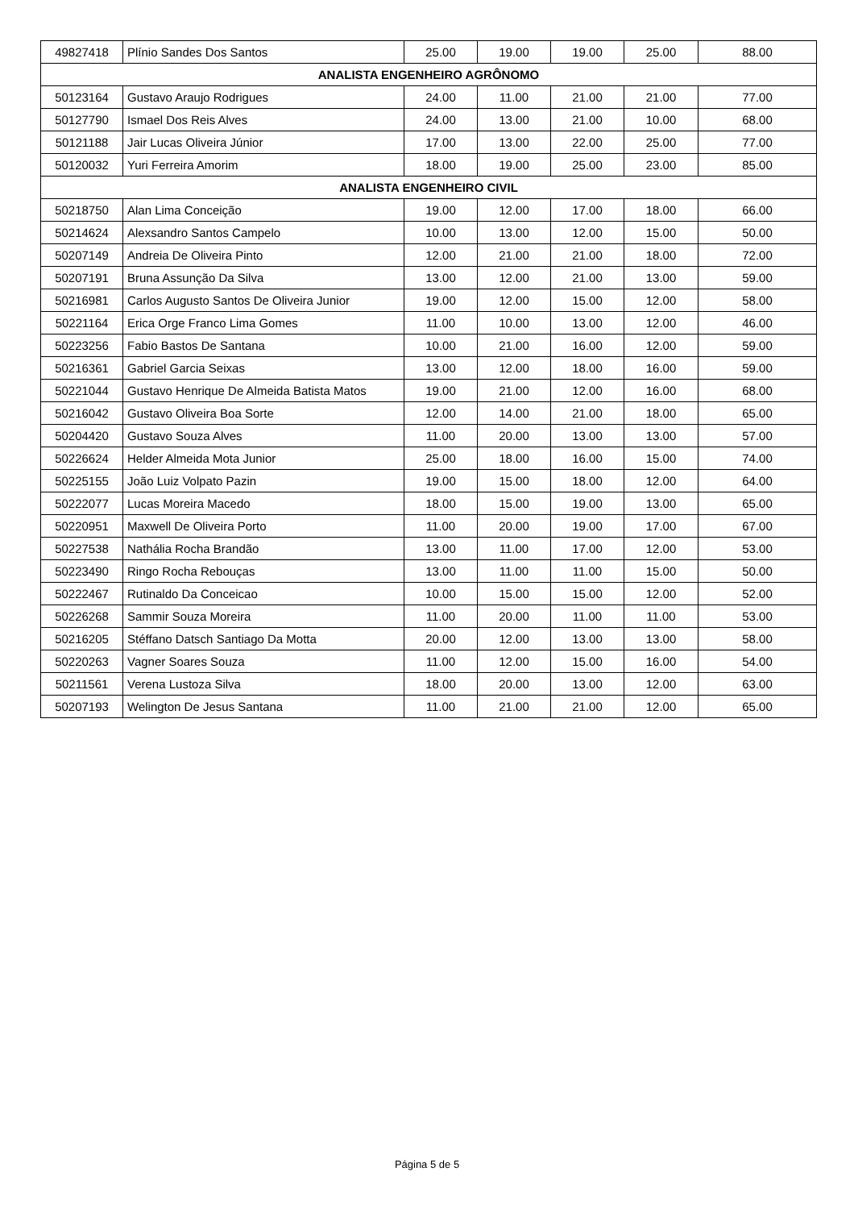| 49827418 | Plínio Sandes Dos Santos | 25.00 | 19.00 | 19.00 | 25.00 | 88.00 |
| ANALISTA ENGENHEIRO AGRÔNOMO | | | | | | |
| 50123164 | Gustavo Araujo Rodrigues | 24.00 | 11.00 | 21.00 | 21.00 | 77.00 |
| 50127790 | Ismael Dos Reis Alves | 24.00 | 13.00 | 21.00 | 10.00 | 68.00 |
| 50121188 | Jair Lucas Oliveira Júnior | 17.00 | 13.00 | 22.00 | 25.00 | 77.00 |
| 50120032 | Yuri Ferreira Amorim | 18.00 | 19.00 | 25.00 | 23.00 | 85.00 |
| ANALISTA ENGENHEIRO CIVIL | | | | | | |
| 50218750 | Alan Lima Conceição | 19.00 | 12.00 | 17.00 | 18.00 | 66.00 |
| 50214624 | Alexsandro Santos Campelo | 10.00 | 13.00 | 12.00 | 15.00 | 50.00 |
| 50207149 | Andreia De Oliveira Pinto | 12.00 | 21.00 | 21.00 | 18.00 | 72.00 |
| 50207191 | Bruna Assunção Da Silva | 13.00 | 12.00 | 21.00 | 13.00 | 59.00 |
| 50216981 | Carlos Augusto Santos De Oliveira Junior | 19.00 | 12.00 | 15.00 | 12.00 | 58.00 |
| 50221164 | Erica Orge Franco Lima Gomes | 11.00 | 10.00 | 13.00 | 12.00 | 46.00 |
| 50223256 | Fabio Bastos De Santana | 10.00 | 21.00 | 16.00 | 12.00 | 59.00 |
| 50216361 | Gabriel Garcia Seixas | 13.00 | 12.00 | 18.00 | 16.00 | 59.00 |
| 50221044 | Gustavo Henrique De Almeida Batista Matos | 19.00 | 21.00 | 12.00 | 16.00 | 68.00 |
| 50216042 | Gustavo Oliveira Boa Sorte | 12.00 | 14.00 | 21.00 | 18.00 | 65.00 |
| 50204420 | Gustavo Souza Alves | 11.00 | 20.00 | 13.00 | 13.00 | 57.00 |
| 50226624 | Helder Almeida Mota Junior | 25.00 | 18.00 | 16.00 | 15.00 | 74.00 |
| 50225155 | João Luiz Volpato Pazin | 19.00 | 15.00 | 18.00 | 12.00 | 64.00 |
| 50222077 | Lucas Moreira Macedo | 18.00 | 15.00 | 19.00 | 13.00 | 65.00 |
| 50220951 | Maxwell De Oliveira Porto | 11.00 | 20.00 | 19.00 | 17.00 | 67.00 |
| 50227538 | Nathália Rocha Brandão | 13.00 | 11.00 | 17.00 | 12.00 | 53.00 |
| 50223490 | Ringo Rocha Rebouças | 13.00 | 11.00 | 11.00 | 15.00 | 50.00 |
| 50222467 | Rutinaldo Da Conceicao | 10.00 | 15.00 | 15.00 | 12.00 | 52.00 |
| 50226268 | Sammir Souza Moreira | 11.00 | 20.00 | 11.00 | 11.00 | 53.00 |
| 50216205 | Stéffano Datsch Santiago Da Motta | 20.00 | 12.00 | 13.00 | 13.00 | 58.00 |
| 50220263 | Vagner Soares Souza | 11.00 | 12.00 | 15.00 | 16.00 | 54.00 |
| 50211561 | Verena Lustoza Silva | 18.00 | 20.00 | 13.00 | 12.00 | 63.00 |
| 50207193 | Welington De Jesus Santana | 11.00 | 21.00 | 21.00 | 12.00 | 65.00 |
Página 5 de 5